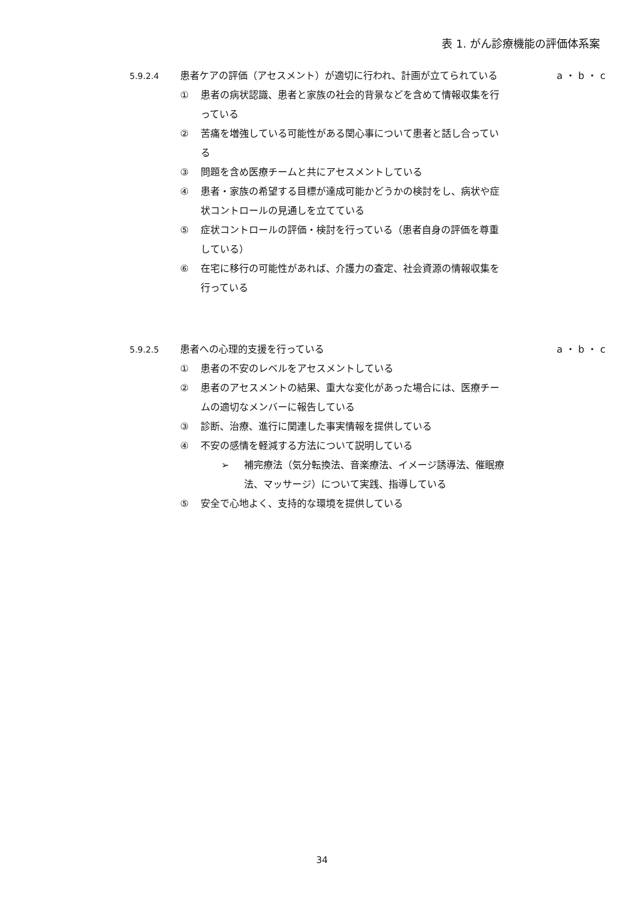表 1. がん診療機能の評価体系案
5.9.2.4 患者ケアの評価（アセスメント）が適切に行われ、計画が立てられている a ・ b ・ c
① 患者の病状認識、患者と家族の社会的背景などを含めて情報収集を行っている
② 苦痛を増強している可能性がある関心事について患者と話し合っている
③ 問題を含め医療チームと共にアセスメントしている
④ 患者・家族の希望する目標が達成可能かどうかの検討をし、病状や症状コントロールの見通しを立てている
⑤ 症状コントロールの評価・検討を行っている（患者自身の評価を尊重している）
⑥ 在宅に移行の可能性があれば、介護力の査定、社会資源の情報収集を行っている
5.9.2.5 患者への心理的支援を行っている a ・ b ・ c
① 患者の不安のレベルをアセスメントしている
② 患者のアセスメントの結果、重大な変化があった場合には、医療チームの適切なメンバーに報告している
③ 診断、治療、進行に関連した事実情報を提供している
④ 不安の感情を軽減する方法について説明している
➢ 補完療法（気分転換法、音楽療法、イメージ誘導法、催眠療法、マッサージ）について実践、指導している
⑤ 安全で心地よく、支持的な環境を提供している
34